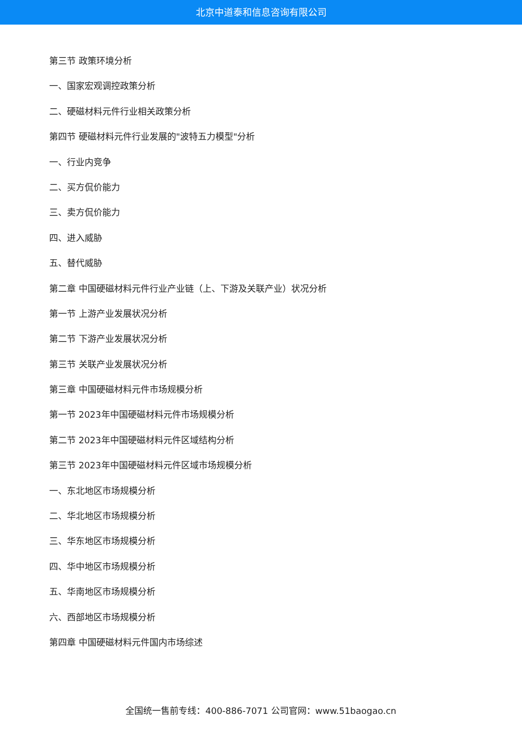北京中道泰和信息咨询有限公司
第三节 政策环境分析
一、国家宏观调控政策分析
二、硬磁材料元件行业相关政策分析
第四节 硬磁材料元件行业发展的"波特五力模型"分析
一、行业内竞争
二、买方侃价能力
三、卖方侃价能力
四、进入威胁
五、替代威胁
第二章 中国硬磁材料元件行业产业链（上、下游及关联产业）状况分析
第一节 上游产业发展状况分析
第二节 下游产业发展状况分析
第三节 关联产业发展状况分析
第三章 中国硬磁材料元件市场规模分析
第一节 2023年中国硬磁材料元件市场规模分析
第二节 2023年中国硬磁材料元件区域结构分析
第三节 2023年中国硬磁材料元件区域市场规模分析
一、东北地区市场规模分析
二、华北地区市场规模分析
三、华东地区市场规模分析
四、华中地区市场规模分析
五、华南地区市场规模分析
六、西部地区市场规模分析
第四章 中国硬磁材料元件国内市场综述
全国统一售前专线：400-886-7071 公司官网：www.51baogao.cn